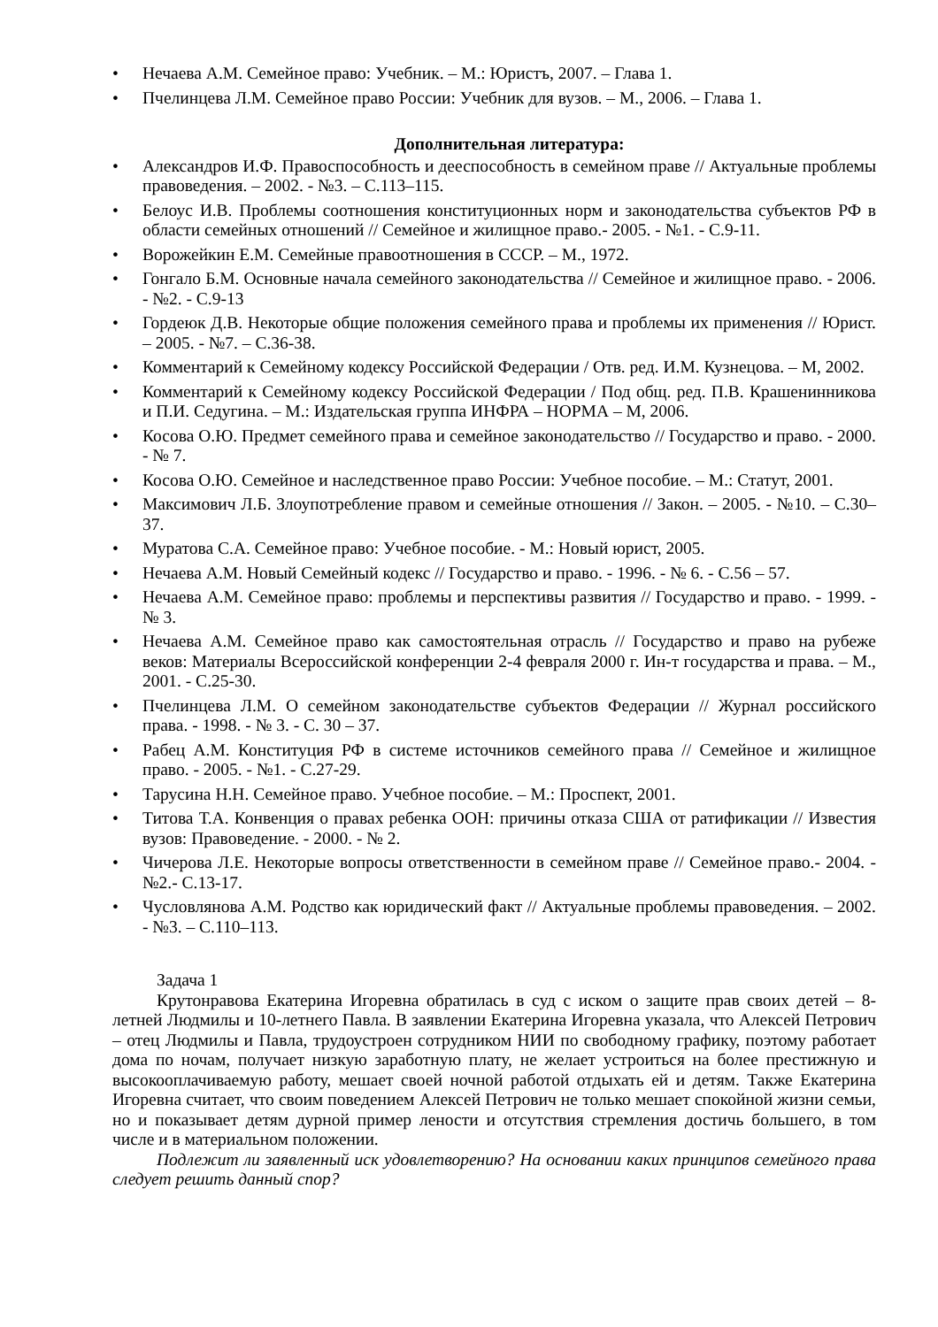• Нечаева А.М. Семейное право: Учебник. – М.: Юристъ, 2007. – Глава 1.
• Пчелинцева Л.М. Семейное право России: Учебник для вузов. – М., 2006. – Глава 1.
Дополнительная литература:
• Александров И.Ф. Правоспособность и дееспособность в семейном праве // Актуальные проблемы правоведения. – 2002. - №3. – С.113–115.
• Белоус И.В. Проблемы соотношения конституционных норм и законодательства субъектов РФ в области семейных отношений // Семейное и жилищное право.- 2005. - №1. - С.9-11.
• Ворожейкин Е.М. Семейные правоотношения в СССР. – М., 1972.
• Гонгало Б.М. Основные начала семейного законодательства // Семейное и жилищное право. - 2006. - №2. - С.9-13
• Гордеюк Д.В. Некоторые общие положения семейного права и проблемы их применения // Юрист. – 2005. - №7. – С.36-38.
• Комментарий к Семейному кодексу Российской Федерации / Отв. ред. И.М. Кузнецова. – М, 2002.
• Комментарий к Семейному кодексу Российской Федерации / Под общ. ред. П.В. Крашенинникова и П.И. Седугина. – М.: Издательская группа ИНФРА – НОРМА – М, 2006.
• Косова О.Ю. Предмет семейного права и семейное законодательство // Государство и право. - 2000. - № 7.
• Косова О.Ю. Семейное и наследственное право России: Учебное пособие. – М.: Статут, 2001.
• Максимович Л.Б. Злоупотребление правом и семейные отношения // Закон. – 2005. - №10. – С.30–37.
• Муратова С.А. Семейное право: Учебное пособие. - М.: Новый юрист, 2005.
• Нечаева А.М. Новый Семейный кодекс // Государство и право. - 1996. - № 6. - С.56 – 57.
• Нечаева А.М. Семейное право: проблемы и перспективы развития // Государство и право. - 1999. - № 3.
• Нечаева А.М. Семейное право как самостоятельная отрасль // Государство и право на рубеже веков: Материалы Всероссийской конференции 2-4 февраля 2000 г. Ин-т государства и права. – М., 2001. - С.25-30.
• Пчелинцева Л.М. О семейном законодательстве субъектов Федерации // Журнал российского права. - 1998. - № 3. - С. 30 – 37.
• Рабец А.М. Конституция РФ в системе источников семейного права // Семейное и жилищное право. - 2005. - №1. - С.27-29.
• Тарусина Н.Н. Семейное право. Учебное пособие. – М.: Проспект, 2001.
• Титова Т.А. Конвенция о правах ребенка ООН: причины отказа США от ратификации // Известия вузов: Правоведение. - 2000. - № 2.
• Чичерова Л.Е. Некоторые вопросы ответственности в семейном праве // Семейное право.- 2004. - №2.- С.13-17.
• Чусловлянова А.М. Родство как юридический факт // Актуальные проблемы правоведения. – 2002. - №3. – С.110–113.
Задача 1
Крутонравова Екатерина Игоревна обратилась в суд с иском о защите прав своих детей – 8-летней Людмилы и 10-летнего Павла. В заявлении Екатерина Игоревна указала, что Алексей Петрович – отец Людмилы и Павла, трудоустроен сотрудником НИИ по свободному графику, поэтому работает дома по ночам, получает низкую заработную плату, не желает устроиться на более престижную и высокооплачиваемую работу, мешает своей ночной работой отдыхать ей и детям. Также Екатерина Игоревна считает, что своим поведением Алексей Петрович не только мешает спокойной жизни семьи, но и показывает детям дурной пример лености и отсутствия стремления достичь большего, в том числе и в материальном положении.
Подлежит ли заявленный иск удовлетворению? На основании каких принципов семейного права следует решить данный спор?